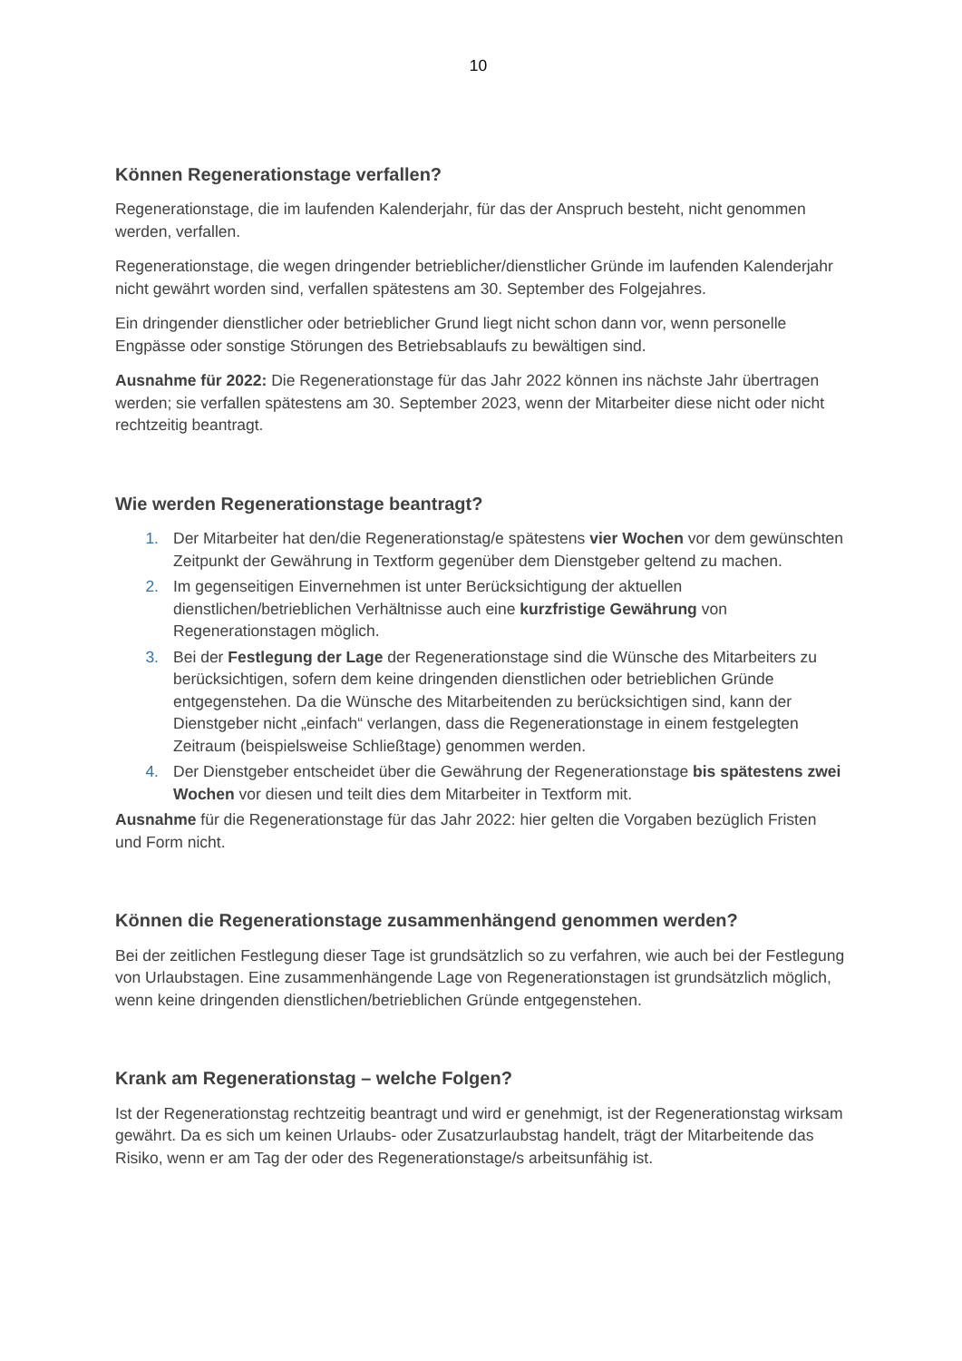10
Können Regenerationstage verfallen?
Regenerationstage, die im laufenden Kalenderjahr, für das der Anspruch besteht, nicht genommen werden, verfallen.
Regenerationstage, die wegen dringender betrieblicher/dienstlicher Gründe im laufenden Kalenderjahr nicht gewährt worden sind, verfallen spätestens am 30. September des Folgejahres.
Ein dringender dienstlicher oder betrieblicher Grund liegt nicht schon dann vor, wenn personelle Engpässe oder sonstige Störungen des Betriebsablaufs zu bewältigen sind.
Ausnahme für 2022: Die Regenerationstage für das Jahr 2022 können ins nächste Jahr übertragen werden; sie verfallen spätestens am 30. September 2023, wenn der Mitarbeiter diese nicht oder nicht rechtzeitig beantragt.
Wie werden Regenerationstage beantragt?
1. Der Mitarbeiter hat den/die Regenerationstag/e spätestens vier Wochen vor dem gewünschten Zeitpunkt der Gewährung in Textform gegenüber dem Dienstgeber geltend zu machen.
2. Im gegenseitigen Einvernehmen ist unter Berücksichtigung der aktuellen dienstlichen/betrieblichen Verhältnisse auch eine kurzfristige Gewährung von Regenerationstagen möglich.
3. Bei der Festlegung der Lage der Regenerationstage sind die Wünsche des Mitarbeiters zu berücksichtigen, sofern dem keine dringenden dienstlichen oder betrieblichen Gründe entgegenstehen. Da die Wünsche des Mitarbeitenden zu berücksichtigen sind, kann der Dienstgeber nicht „einfach“ verlangen, dass die Regenerationstage in einem festgelegten Zeitraum (beispielsweise Schließtage) genommen werden.
4. Der Dienstgeber entscheidet über die Gewährung der Regenerationstage bis spätestens zwei Wochen vor diesen und teilt dies dem Mitarbeiter in Textform mit.
Ausnahme für die Regenerationstage für das Jahr 2022: hier gelten die Vorgaben bezüglich Fristen und Form nicht.
Können die Regenerationstage zusammenhängend genommen werden?
Bei der zeitlichen Festlegung dieser Tage ist grundsätzlich so zu verfahren, wie auch bei der Festlegung von Urlaubstagen. Eine zusammenhängende Lage von Regenerationstagen ist grundsätzlich möglich, wenn keine dringenden dienstlichen/betrieblichen Gründe entgegenstehen.
Krank am Regenerationstag – welche Folgen?
Ist der Regenerationstag rechtzeitig beantragt und wird er genehmigt, ist der Regenerationstag wirksam gewährt. Da es sich um keinen Urlaubs- oder Zusatzurlaubstag handelt, trägt der Mitarbeitende das Risiko, wenn er am Tag der oder des Regenerationstage/s arbeitsunfähig ist.